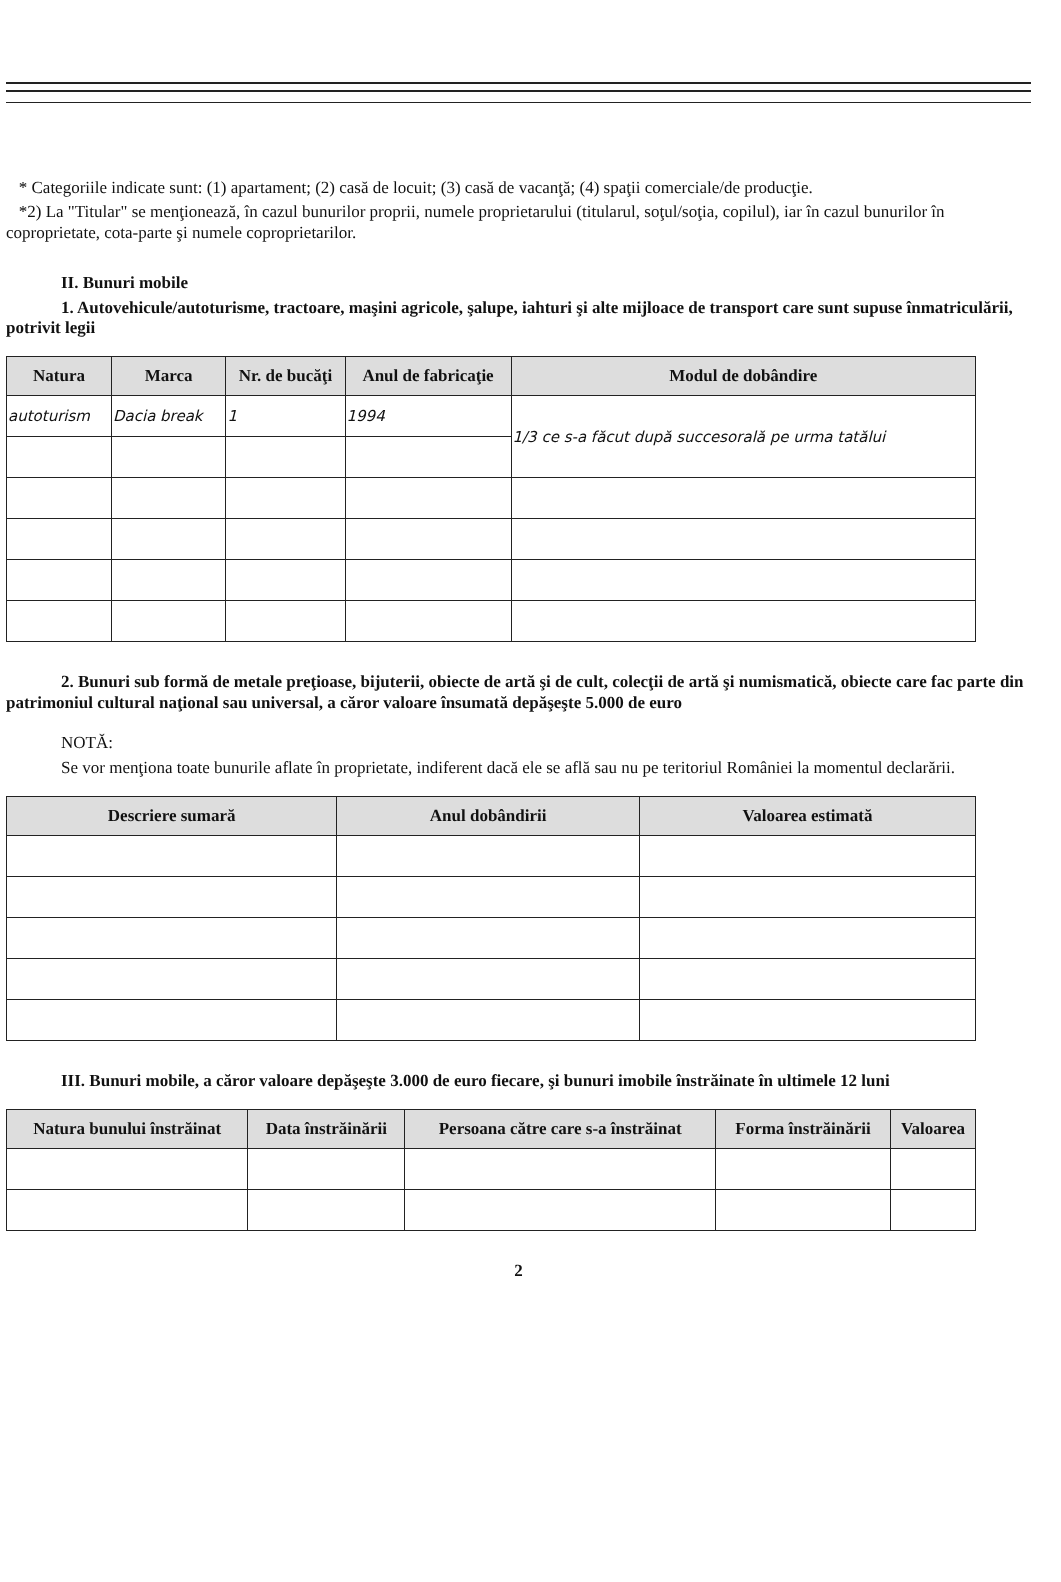* Categoriile indicate sunt: (1) apartament; (2) casă de locuit; (3) casă de vacanţă; (4) spaţii comerciale/de producţie.
*2) La "Titular" se menţionează, în cazul bunurilor proprii, numele proprietarului (titularul, soţul/soţia, copilul), iar în cazul bunurilor în coproprietate, cota-parte şi numele coproprietarilor.
II. Bunuri mobile
1. Autovehicule/autoturisme, tractoare, maşini agricole, şalupe, iahturi şi alte mijloace de transport care sunt supuse înmatriculării, potrivit legii
| Natura | Marca | Nr. de bucăţi | Anul de fabricaţie | Modul de dobândire |
| --- | --- | --- | --- | --- |
| autoturism | Dacia break | 1 | 1994 | 1/3 ce s-a făcut după succesorală pe urma tatălui |
2. Bunuri sub formă de metale preţioase, bijuterii, obiecte de artă şi de cult, colecţii de artă şi numismatică, obiecte care fac parte din patrimoniul cultural naţional sau universal, a căror valoare însumată depăşeşte 5.000 de euro
NOTĂ:
Se vor menţiona toate bunurile aflate în proprietate, indiferent dacă ele se află sau nu pe teritoriul României la momentul declarării.
| Descriere sumară | Anul dobândirii | Valoarea estimată |
| --- | --- | --- |
III. Bunuri mobile, a căror valoare depăşeşte 3.000 de euro fiecare, şi bunuri imobile înstrăinate în ultimele 12 luni
| Natura bunului înstrăinat | Data înstrăinării | Persoana către care s-a înstrăinat | Forma înstrăinării | Valoarea |
| --- | --- | --- | --- | --- |
2